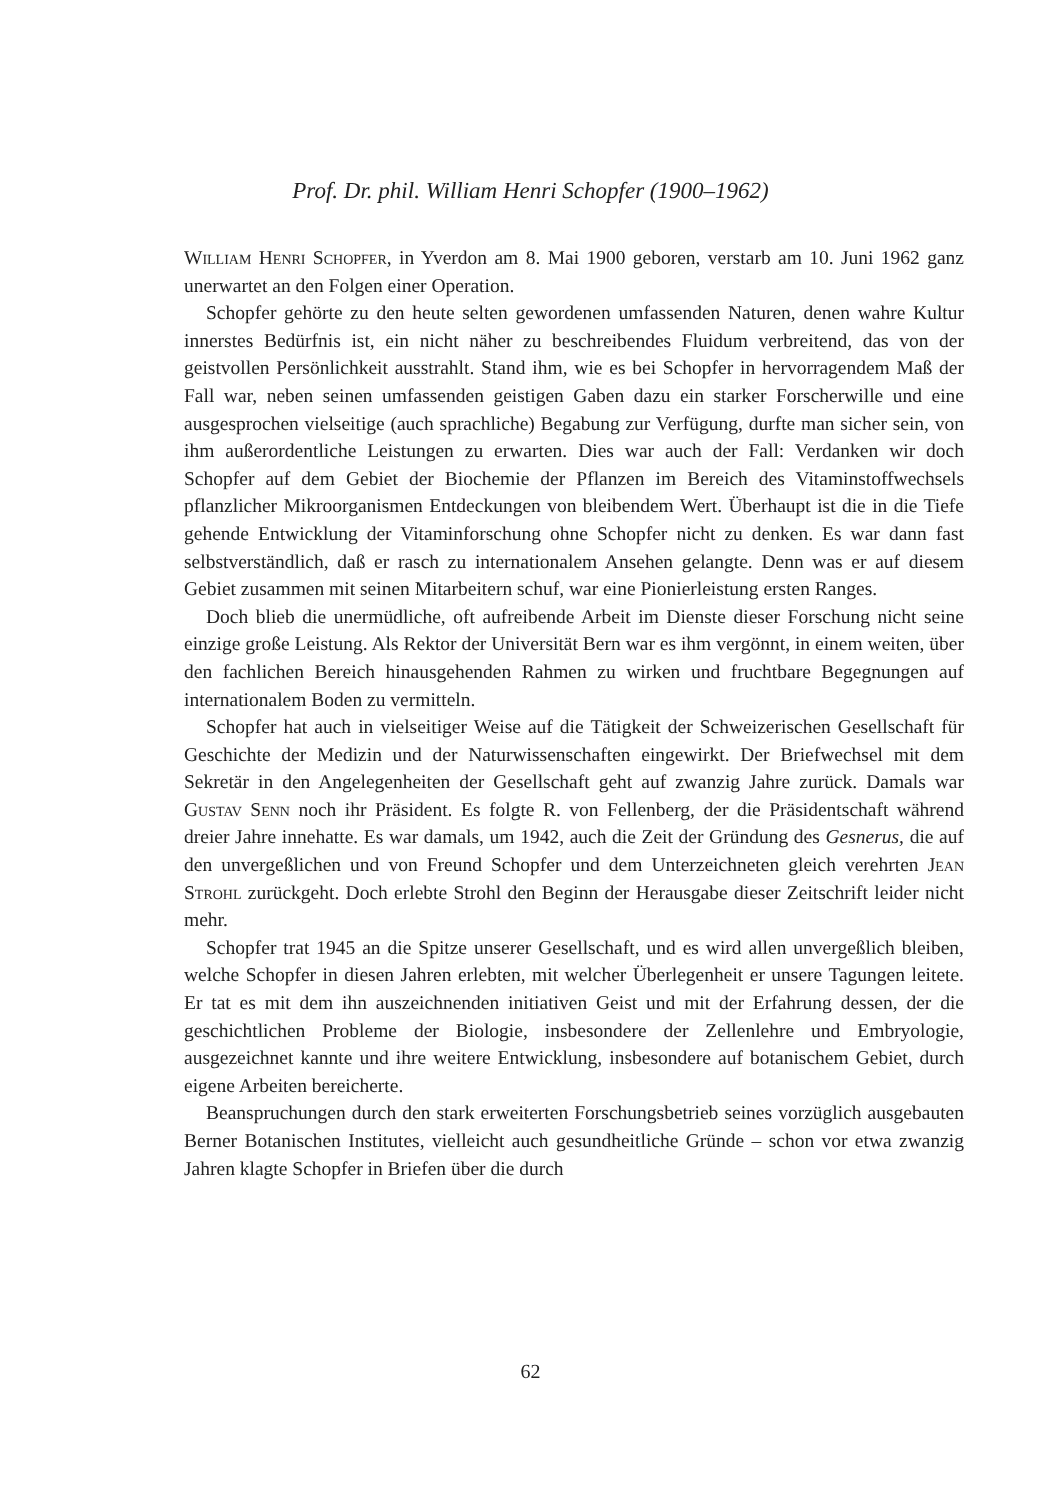Prof. Dr. phil. William Henri Schopfer (1900–1962)
William Henri Schopfer, in Yverdon am 8. Mai 1900 geboren, verstarb am 10. Juni 1962 ganz unerwartet an den Folgen einer Operation.
Schopfer gehörte zu den heute selten gewordenen umfassenden Naturen, denen wahre Kultur innerstes Bedürfnis ist, ein nicht näher zu beschreibendes Fluidum verbreitend, das von der geistvollen Persönlichkeit ausstrahlt. Stand ihm, wie es bei Schopfer in hervorragendem Maß der Fall war, neben seinen umfassenden geistigen Gaben dazu ein starker Forscherwille und eine ausgesprochen vielseitige (auch sprachliche) Begabung zur Verfügung, durfte man sicher sein, von ihm außerordentliche Leistungen zu erwarten. Dies war auch der Fall: Verdanken wir doch Schopfer auf dem Gebiet der Biochemie der Pflanzen im Bereich des Vitaminstoffwechsels pflanzlicher Mikroorganismen Entdeckungen von bleibendem Wert. Überhaupt ist die in die Tiefe gehende Entwicklung der Vitaminforschung ohne Schopfer nicht zu denken. Es war dann fast selbstverständlich, daß er rasch zu internationalem Ansehen gelangte. Denn was er auf diesem Gebiet zusammen mit seinen Mitarbeitern schuf, war eine Pionierleistung ersten Ranges.
Doch blieb die unermüdliche, oft aufreibende Arbeit im Dienste dieser Forschung nicht seine einzige große Leistung. Als Rektor der Universität Bern war es ihm vergönnt, in einem weiten, über den fachlichen Bereich hinausgehenden Rahmen zu wirken und fruchtbare Begegnungen auf internationalem Boden zu vermitteln.
Schopfer hat auch in vielseitiger Weise auf die Tätigkeit der Schweizerischen Gesellschaft für Geschichte der Medizin und der Naturwissenschaften eingewirkt. Der Briefwechsel mit dem Sekretär in den Angelegenheiten der Gesellschaft geht auf zwanzig Jahre zurück. Damals war Gustav Senn noch ihr Präsident. Es folgte R. von Fellenberg, der die Präsidentschaft während dreier Jahre innehatte. Es war damals, um 1942, auch die Zeit der Gründung des Gesnerus, die auf den unvergeßlichen und von Freund Schopfer und dem Unterzeichneten gleich verehrten Jean Strohl zurückgeht. Doch erlebte Strohl den Beginn der Herausgabe dieser Zeitschrift leider nicht mehr.
Schopfer trat 1945 an die Spitze unserer Gesellschaft, und es wird allen unvergeßlich bleiben, welche Schopfer in diesen Jahren erlebten, mit welcher Überlegenheit er unsere Tagungen leitete. Er tat es mit dem ihn auszeichnenden initiativen Geist und mit der Erfahrung dessen, der die geschichtlichen Probleme der Biologie, insbesondere der Zellenlehre und Embryologie, ausgezeichnet kannte und ihre weitere Entwicklung, insbesondere auf botanischem Gebiet, durch eigene Arbeiten bereicherte.
Beanspruchungen durch den stark erweiterten Forschungsbetrieb seines vorzüglich ausgebauten Berner Botanischen Institutes, vielleicht auch gesundheitliche Gründe – schon vor etwa zwanzig Jahren klagte Schopfer in Briefen über die durch
62